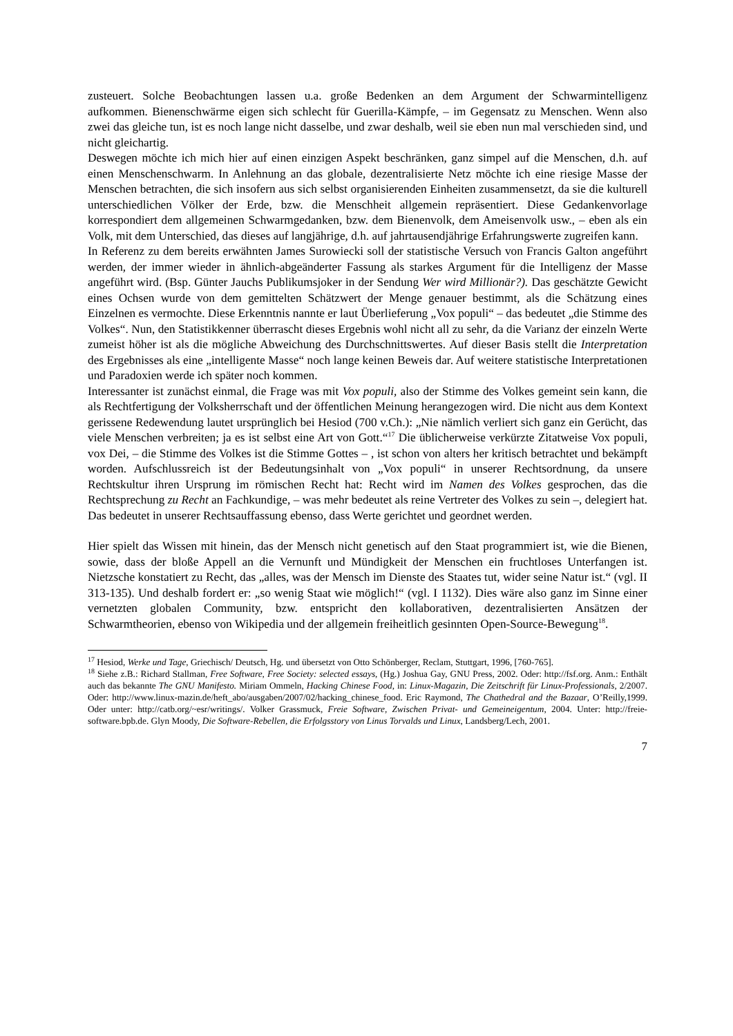zusteuert. Solche Beobachtungen lassen u.a. große Bedenken an dem Argument der Schwarmintelligenz aufkommen. Bienenschwärme eigen sich schlecht für Guerilla-Kämpfe, – im Gegensatz zu Menschen. Wenn also zwei das gleiche tun, ist es noch lange nicht dasselbe, und zwar deshalb, weil sie eben nun mal verschieden sind, und nicht gleichartig.
Deswegen möchte ich mich hier auf einen einzigen Aspekt beschränken, ganz simpel auf die Menschen, d.h. auf einen Menschenschwarm. In Anlehnung an das globale, dezentralisierte Netz möchte ich eine riesige Masse der Menschen betrachten, die sich insofern aus sich selbst organisierenden Einheiten zusammensetzt, da sie die kulturell unterschiedlichen Völker der Erde, bzw. die Menschheit allgemein repräsentiert. Diese Gedankenvorlage korrespondiert dem allgemeinen Schwarmgedanken, bzw. dem Bienenvolk, dem Ameisenvolk usw., – eben als ein Volk, mit dem Unterschied, das dieses auf langjährige, d.h. auf jahrtausendjährige Erfahrungswerte zugreifen kann.
In Referenz zu dem bereits erwähnten James Surowiecki soll der statistische Versuch von Francis Galton angeführt werden, der immer wieder in ähnlich-abgeänderter Fassung als starkes Argument für die Intelligenz der Masse angeführt wird. (Bsp. Günter Jauchs Publikumsjoker in der Sendung Wer wird Millionär?). Das geschätzte Gewicht eines Ochsen wurde von dem gemittelten Schätzwert der Menge genauer bestimmt, als die Schätzung eines Einzelnen es vermochte. Diese Erkenntnis nannte er laut Überlieferung „Vox populi“ – das bedeutet „die Stimme des Volkes“. Nun, den Statistikkenner überrascht dieses Ergebnis wohl nicht all zu sehr, da die Varianz der einzeln Werte zumeist höher ist als die mögliche Abweichung des Durchschnittswertes. Auf dieser Basis stellt die Interpretation des Ergebnisses als eine „intelligente Masse“ noch lange keinen Beweis dar. Auf weitere statistische Interpretationen und Paradoxien werde ich später noch kommen.
Interessanter ist zunächst einmal, die Frage was mit Vox populi, also der Stimme des Volkes gemeint sein kann, die als Rechtfertigung der Volksherrschaft und der öffentlichen Meinung herangezogen wird. Die nicht aus dem Kontext gerissene Redewendung lautet ursprünglich bei Hesiod (700 v.Ch.): „Nie nämlich verliert sich ganz ein Gerücht, das viele Menschen verbreiten; ja es ist selbst eine Art von Gott.“<sup>17</sup> Die üblicherweise verkürzte Zitatweise Vox populi, vox Dei, – die Stimme des Volkes ist die Stimme Gottes – , ist schon von alters her kritisch betrachtet und bekämpft worden. Aufschlussreich ist der Bedeutungsinhalt von „Vox populi“ in unserer Rechtsordnung, da unsere Rechtskultur ihren Ursprung im römischen Recht hat: Recht wird im Namen des Volkes gesprochen, das die Rechtsprechung zu Recht an Fachkundige, – was mehr bedeutet als reine Vertreter des Volkes zu sein –, delegiert hat. Das bedeutet in unserer Rechtsauffassung ebenso, dass Werte gerichtet und geordnet werden.
Hier spielt das Wissen mit hinein, das der Mensch nicht genetisch auf den Staat programmiert ist, wie die Bienen, sowie, dass der bloße Appell an die Vernunft und Mündigkeit der Menschen ein fruchtloses Unterfangen ist. Nietzsche konstatiert zu Recht, das „alles, was der Mensch im Dienste des Staates tut, wider seine Natur ist.“ (vgl. II 313-135). Und deshalb fordert er: „so wenig Staat wie möglich!“ (vgl. I 1132). Dies wäre also ganz im Sinne einer vernetzten globalen Community, bzw. entspricht den kollaborativen, dezentralisierten Ansätzen der Schwarmtheorien, ebenso von Wikipedia und der allgemein freiheitlich gesinnten Open-Source-Bewegung<sup>18</sup>.
<sup>17</sup> Hesiod, Werke und Tage, Griechisch/ Deutsch, Hg. und übersetzt von Otto Schönberger, Reclam, Stuttgart, 1996, [760-765].
<sup>18</sup> Siehe z.B.: Richard Stallman, Free Software, Free Society: selected essays, (Hg.) Joshua Gay, GNU Press, 2002. Oder: http://fsf.org. Anm.: Enthält auch das bekannte The GNU Manifesto. Miriam Ommeln, Hacking Chinese Food, in: Linux-Magazin, Die Zeitschrift für Linux-Professionals, 2/2007. Oder: http://www.linux-mazin.de/heft_abo/ausgaben/2007/02/hacking_chinese_food. Eric Raymond, The Chathedral and the Bazaar, O’Reilly,1999. Oder unter: http://catb.org/~esr/writings/. Volker Grassmuck, Freie Software, Zwischen Privat- und Gemeineigentum, 2004. Unter: http://freie-software.bpb.de. Glyn Moody, Die Software-Rebellen, die Erfolgsstory von Linus Torvalds und Linux, Landsberg/Lech, 2001.
7